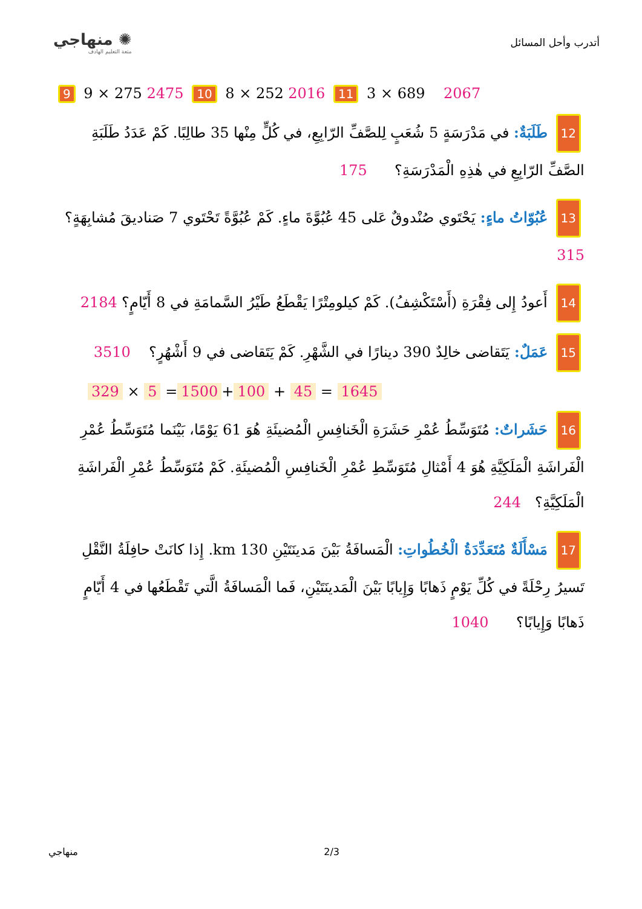أتدرب وأحل المسائل
✺ منهاجي
متعة التعليم الهادف
9 9 × 275 2475 10 8 × 252 2016 11 3 × 689 2067
12 طَلَبَةٌ: في مَدْرَسَةٍ 5 شُعَبٍ لِلصَّفِّ الرّابِعِ، في كُلٍّ مِنْها 35 طالِبًا. كَمْ عَدَدُ طَلَبَةِ الصَّفِّ الرّابِعِ في هٰذِهِ الْمَدْرَسَةِ؟ 175
13 عُبُوّاتُ ماءٍ: يَحْتَوي صُنْدوقٌ عَلى 45 عُبُوَّةَ ماءٍ. كَمْ عُبُوَّةً تَحْتَوي 7 صَناديقَ مُشابِهَةٍ؟ 315
14 أَعودُ إِلى فِقْرَةِ (أَسْتَكْشِفُ). كَمْ كيلومِتْرًا يَقْطَعُ طَيْرُ السَّمامَةِ في 8 أَيّامٍ؟ 2184
15 عَمَلٌ: يَتَقاضى خالِدٌ 390 دينارًا في الشَّهْرِ. كَمْ يَتَقاضى في 9 أَشْهُرٍ؟ 3510
329 × 5 = 1500 + 100 + 45 = 1645
16 حَشَراتٌ: مُتَوَسِّطُ عُمْرِ حَشَرَةِ الْخَنافِسِ الْمُضيئَةِ هُوَ 61 يَوْمًا، بَيْنَما مُتَوَسِّطُ عُمْرِ الْفَراشَةِ الْمَلَكِيَّةِ هُوَ 4 أَمْثالِ مُتَوَسِّطِ عُمْرِ الْخَنافِسِ الْمُضيئَةِ. كَمْ مُتَوَسِّطُ عُمْرِ الْفَراشَةِ الْمَلَكِيَّةِ؟ 244
17 مَسْأَلَةٌ مُتَعَدِّدَةُ الْخُطُواتِ: الْمَسافَةُ بَيْنَ مَدينَتَيْنِ 130 km. إِذا كانَتْ حافِلَةُ النَّقْلِ تَسيرُ رِحْلَةً في كُلِّ يَوْمٍ ذَهابًا وَإِيابًا بَيْنَ الْمَدينَتَيْنِ، فَما الْمَسافَةُ الَّتي تَقْطَعُها في 4 أَيّامٍ ذَهابًا وَإِيابًا؟ 1040
منهاجي 2/3